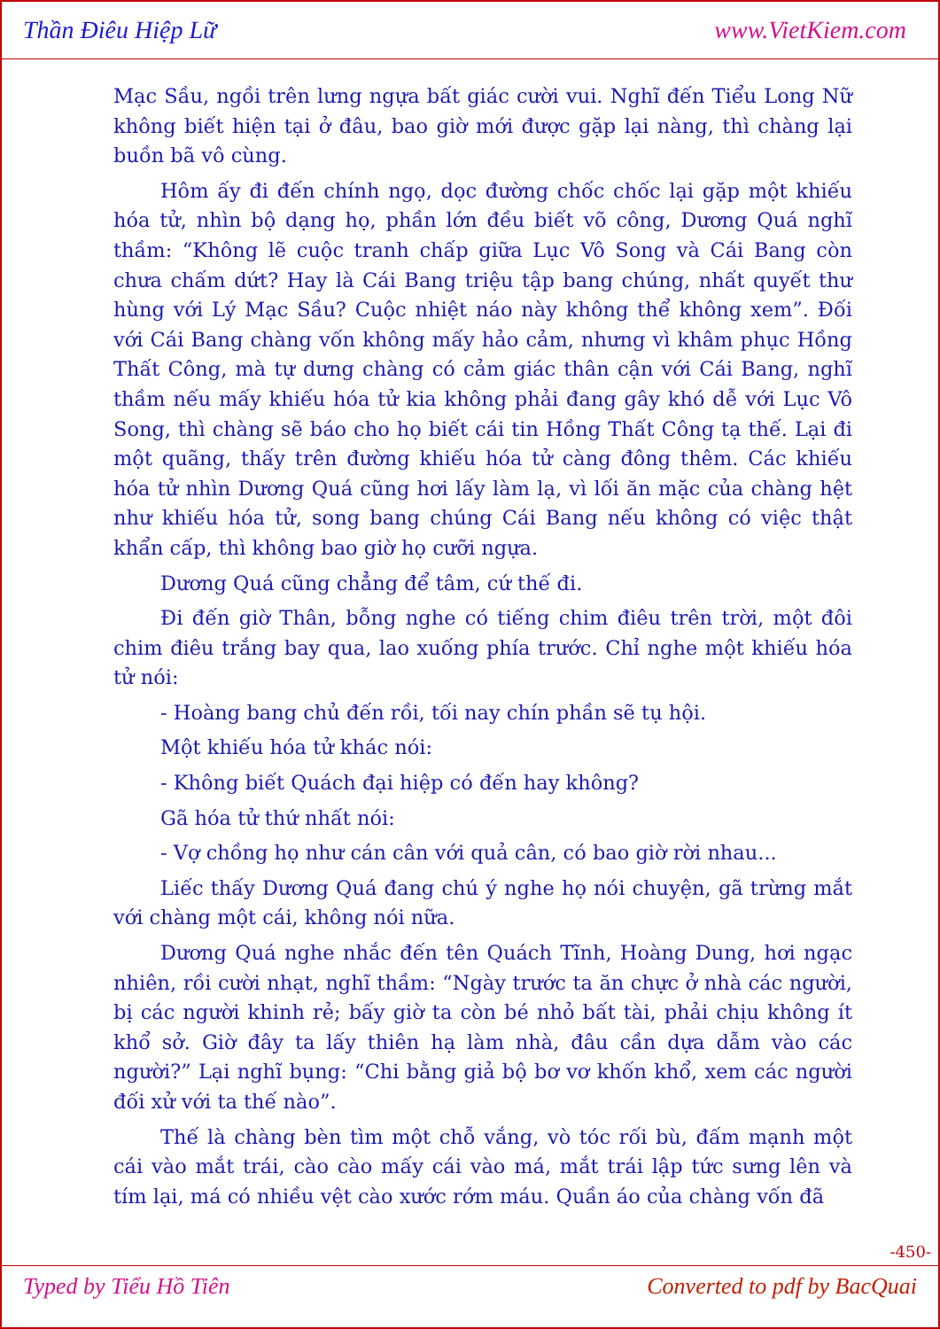Thần Điêu Hiệp Lữ www.VietKiem.com
Mạc Sầu, ngồi trên lưng ngựa bất giác cười vui. Nghĩ đến Tiểu Long Nữ không biết hiện tại ở đâu, bao giờ mới được gặp lại nàng, thì chàng lại buồn bã vô cùng.
Hôm ấy đi đến chính ngọ, dọc đường chốc chốc lại gặp một khiếu hóa tử, nhìn bộ dạng họ, phần lớn đều biết võ công, Dương Quá nghĩ thầm: “Không lẽ cuộc tranh chấp giữa Lục Vô Song và Cái Bang còn chưa chấm dứt? Hay là Cái Bang triệu tập bang chúng, nhất quyết thư hùng với Lý Mạc Sầu? Cuộc nhiệt náo này không thể không xem”. Đối với Cái Bang chàng vốn không mấy hảo cảm, nhưng vì khâm phục Hồng Thất Công, mà tự dưng chàng có cảm giác thân cận với Cái Bang, nghĩ thầm nếu mấy khiếu hóa tử kia không phải đang gây khó dễ với Lục Vô Song, thì chàng sẽ báo cho họ biết cái tin Hồng Thất Công tạ thế. Lại đi một quãng, thấy trên đường khiếu hóa tử càng đông thêm. Các khiếu hóa tử nhìn Dương Quá cũng hơi lấy làm lạ, vì lối ăn mặc của chàng hệt như khiếu hóa tử, song bang chúng Cái Bang nếu không có việc thật khẩn cấp, thì không bao giờ họ cưỡi ngựa.
Dương Quá cũng chẳng để tâm, cứ thế đi.
Đi đến giờ Thân, bỗng nghe có tiếng chim điêu trên trời, một đôi chim điêu trắng bay qua, lao xuống phía trước. Chỉ nghe một khiếu hóa tử nói:
- Hoàng bang chủ đến rồi, tối nay chín phần sẽ tụ hội.
Một khiếu hóa tử khác nói:
- Không biết Quách đại hiệp có đến hay không?
Gã hóa tử thứ nhất nói:
- Vợ chồng họ như cán cân với quả cân, có bao giờ rời nhau...
Liếc thấy Dương Quá đang chú ý nghe họ nói chuyện, gã trừng mắt với chàng một cái, không nói nữa.
Dương Quá nghe nhắc đến tên Quách Tĩnh, Hoàng Dung, hơi ngạc nhiên, rồi cười nhạt, nghĩ thầm: “Ngày trước ta ăn chực ở nhà các người, bị các người khinh rẻ; bấy giờ ta còn bé nhỏ bất tài, phải chịu không ít khổ sở. Giờ đây ta lấy thiên hạ làm nhà, đâu cần dựa dẫm vào các người?” Lại nghĩ bụng: “Chi bằng giả bộ bơ vơ khốn khổ, xem các người đối xử với ta thế nào”.
Thế là chàng bèn tìm một chỗ vắng, vò tóc rối bù, đấm mạnh một cái vào mắt trái, cào cào mấy cái vào má, mắt trái lập tức sưng lên và tím lại, má có nhiều vệt cào xước rớm máu. Quần áo của chàng vốn đã
-450-
Typed by Tiểu Hồ Tiên Converted to pdf by BacQuai